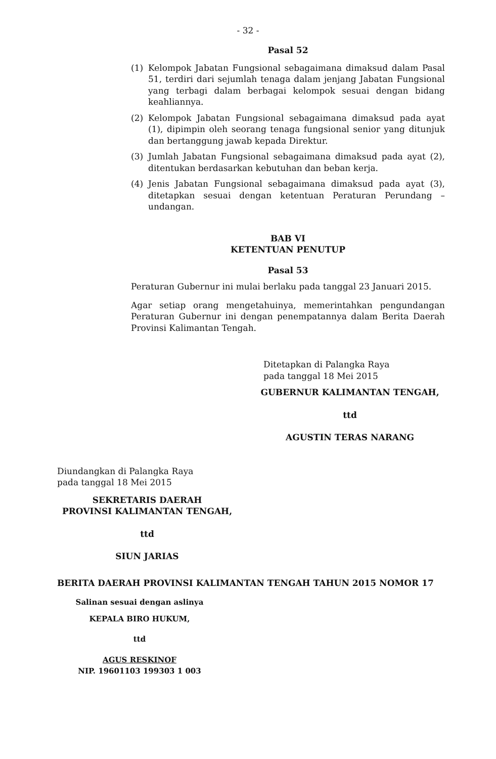- 32 -
Pasal 52
(1) Kelompok Jabatan Fungsional sebagaimana dimaksud dalam Pasal 51, terdiri dari sejumlah tenaga dalam jenjang Jabatan Fungsional yang terbagi dalam berbagai kelompok sesuai dengan bidang keahliannya.
(2) Kelompok Jabatan Fungsional sebagaimana dimaksud pada ayat (1), dipimpin oleh seorang tenaga fungsional senior yang ditunjuk dan bertanggung jawab kepada Direktur.
(3) Jumlah Jabatan Fungsional sebagaimana dimaksud pada ayat (2), ditentukan berdasarkan kebutuhan dan beban kerja.
(4) Jenis Jabatan Fungsional sebagaimana dimaksud pada ayat (3), ditetapkan sesuai dengan ketentuan Peraturan Perundang – undangan.
BAB VI
KETENTUAN PENUTUP
Pasal 53
Peraturan Gubernur ini mulai berlaku pada tanggal 23 Januari 2015.
Agar setiap orang mengetahuinya, memerintahkan pengundangan Peraturan Gubernur ini dengan penempatannya dalam Berita Daerah Provinsi Kalimantan Tengah.
Ditetapkan di Palangka Raya
pada tanggal 18 Mei 2015
GUBERNUR KALIMANTAN TENGAH,
ttd
AGUSTIN TERAS NARANG
Diundangkan di Palangka Raya
pada tanggal 18 Mei 2015
SEKRETARIS DAERAH
PROVINSI KALIMANTAN TENGAH,
ttd
SIUN JARIAS
BERITA DAERAH PROVINSI KALIMANTAN TENGAH TAHUN 2015 NOMOR 17
Salinan sesuai dengan aslinya
KEPALA BIRO HUKUM,
ttd
AGUS RESKINOF
NIP. 19601103 199303 1 003